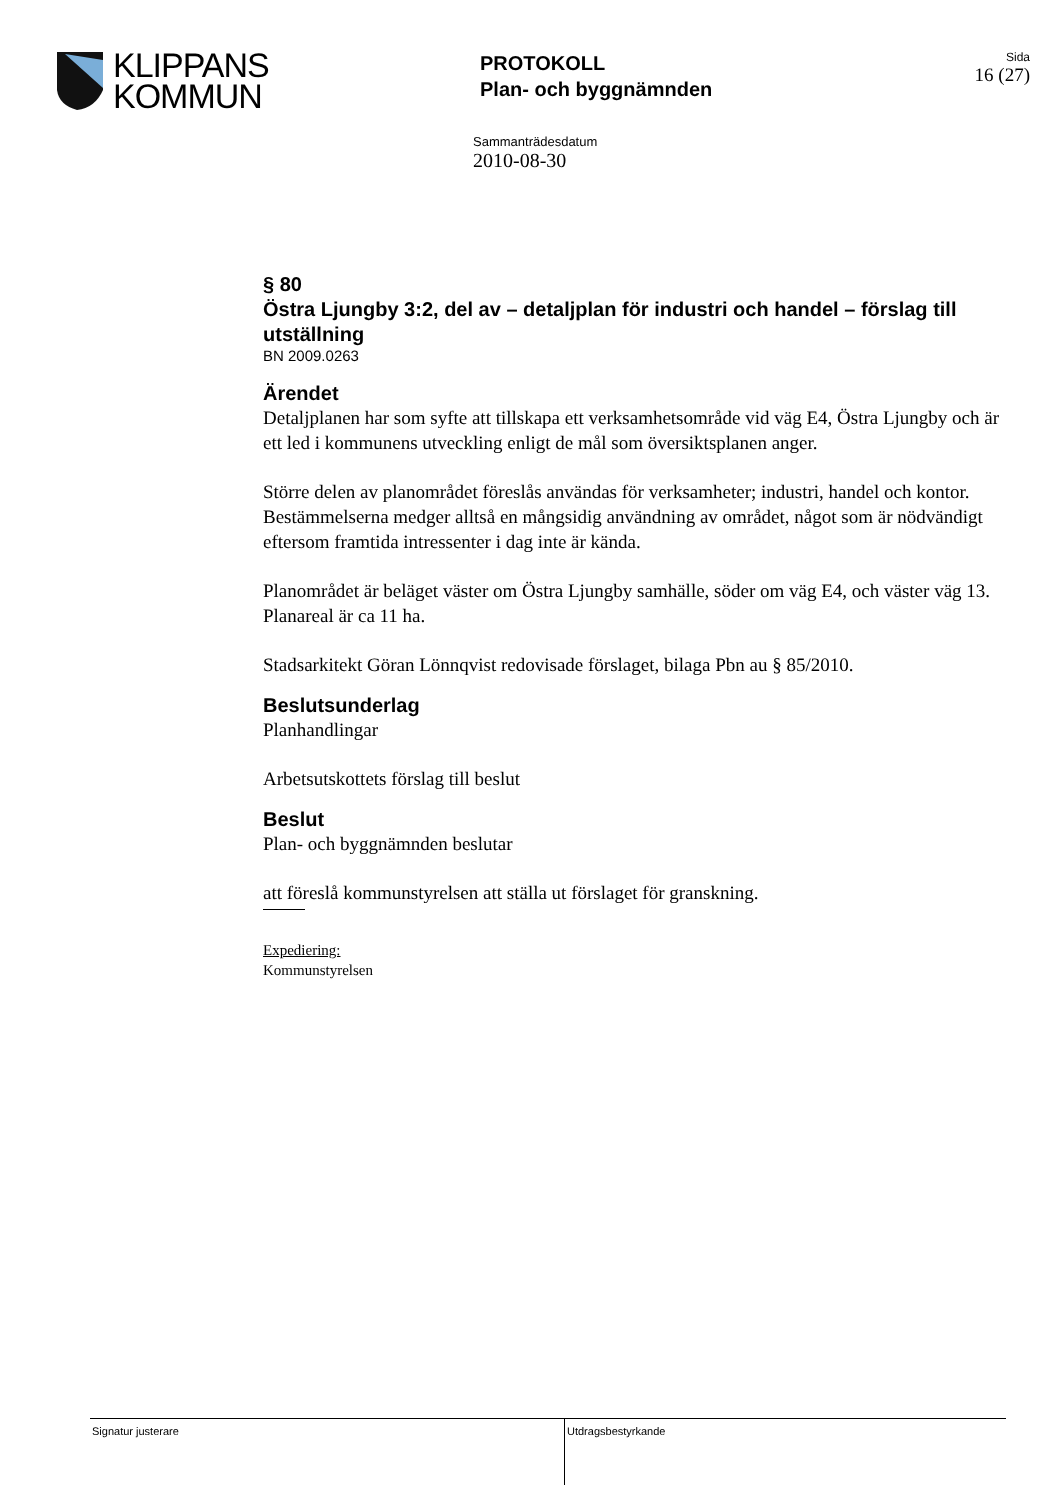KLIPPANS
KOMMUN
PROTOKOLL
Plan- och byggnämnden
Sida
16 (27)
Sammanträdesdatum
2010-08-30
§ 80
Östra Ljungby 3:2, del av – detaljplan för industri och handel – förslag till utställning
BN 2009.0263
Ärendet
Detaljplanen har som syfte att tillskapa ett verksamhetsområde vid väg E4, Östra Ljungby och är ett led i kommunens utveckling enligt de mål som översiktsplanen anger.
Större delen av planområdet föreslås användas för verksamheter; industri, handel och kontor. Bestämmelserna medger alltså en mångsidig användning av området, något som är nödvändigt eftersom framtida intressenter i dag inte är kända.
Planområdet är beläget väster om Östra Ljungby samhälle, söder om väg E4, och väster väg 13. Planareal är ca 11 ha.
Stadsarkitekt Göran Lönnqvist redovisade förslaget, bilaga Pbn au § 85/2010.
Beslutsunderlag
Planhandlingar
Arbetsutskottets förslag till beslut
Beslut
Plan- och byggnämnden beslutar
att föreslå kommunstyrelsen att ställa ut förslaget för granskning.
Expediering:
Kommunstyrelsen
Signatur justerare Utdragsbestyrkande